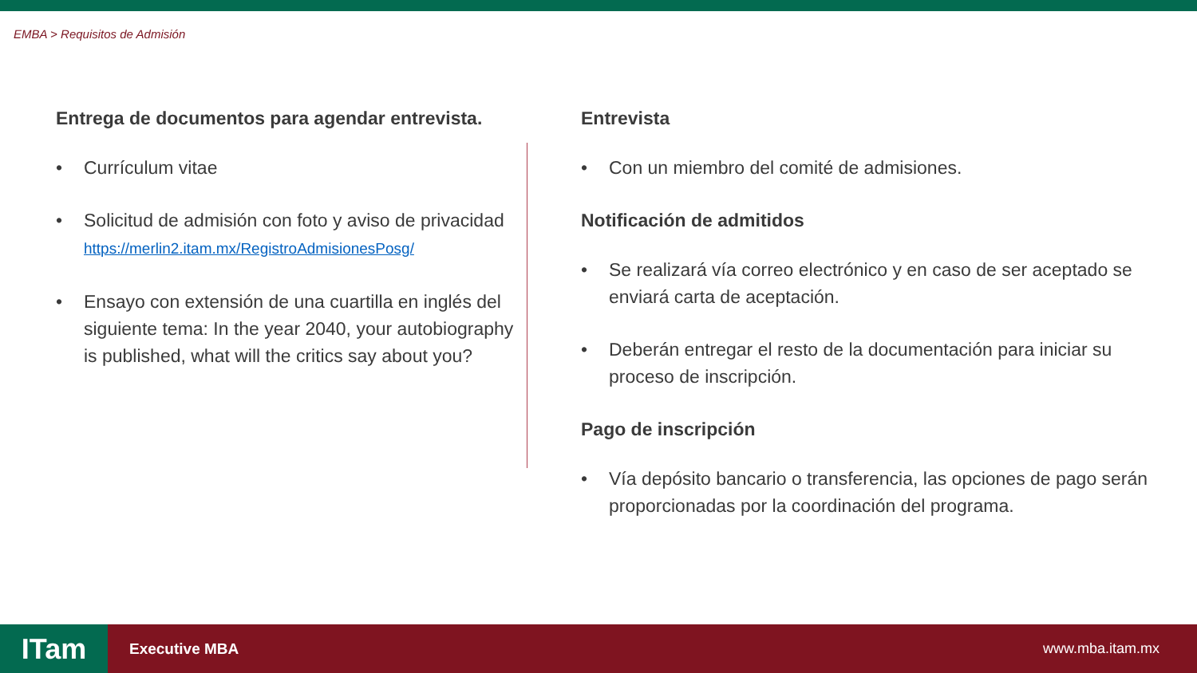EMBA > Requisitos de Admisión
Entrega de documentos para agendar entrevista.
• Currículum vitae
• Solicitud de admisión con foto y aviso de privacidad
https://merlin2.itam.mx/RegistroAdmisionesPosg/
• Ensayo con extensión de una cuartilla en inglés del siguiente tema: In the year 2040, your autobiography is published, what will the critics say about you?
Entrevista
• Con un miembro del comité de admisiones.
Notificación de admitidos
• Se realizará vía correo electrónico y en caso de ser aceptado se enviará carta de aceptación.
• Deberán entregar el resto de la documentación para iniciar su proceso de inscripción.
Pago de inscripción
• Vía depósito bancario o transferencia, las opciones de pago serán proporcionadas por la coordinación del programa.
ITam
Executive MBA www.mba.itam.mx